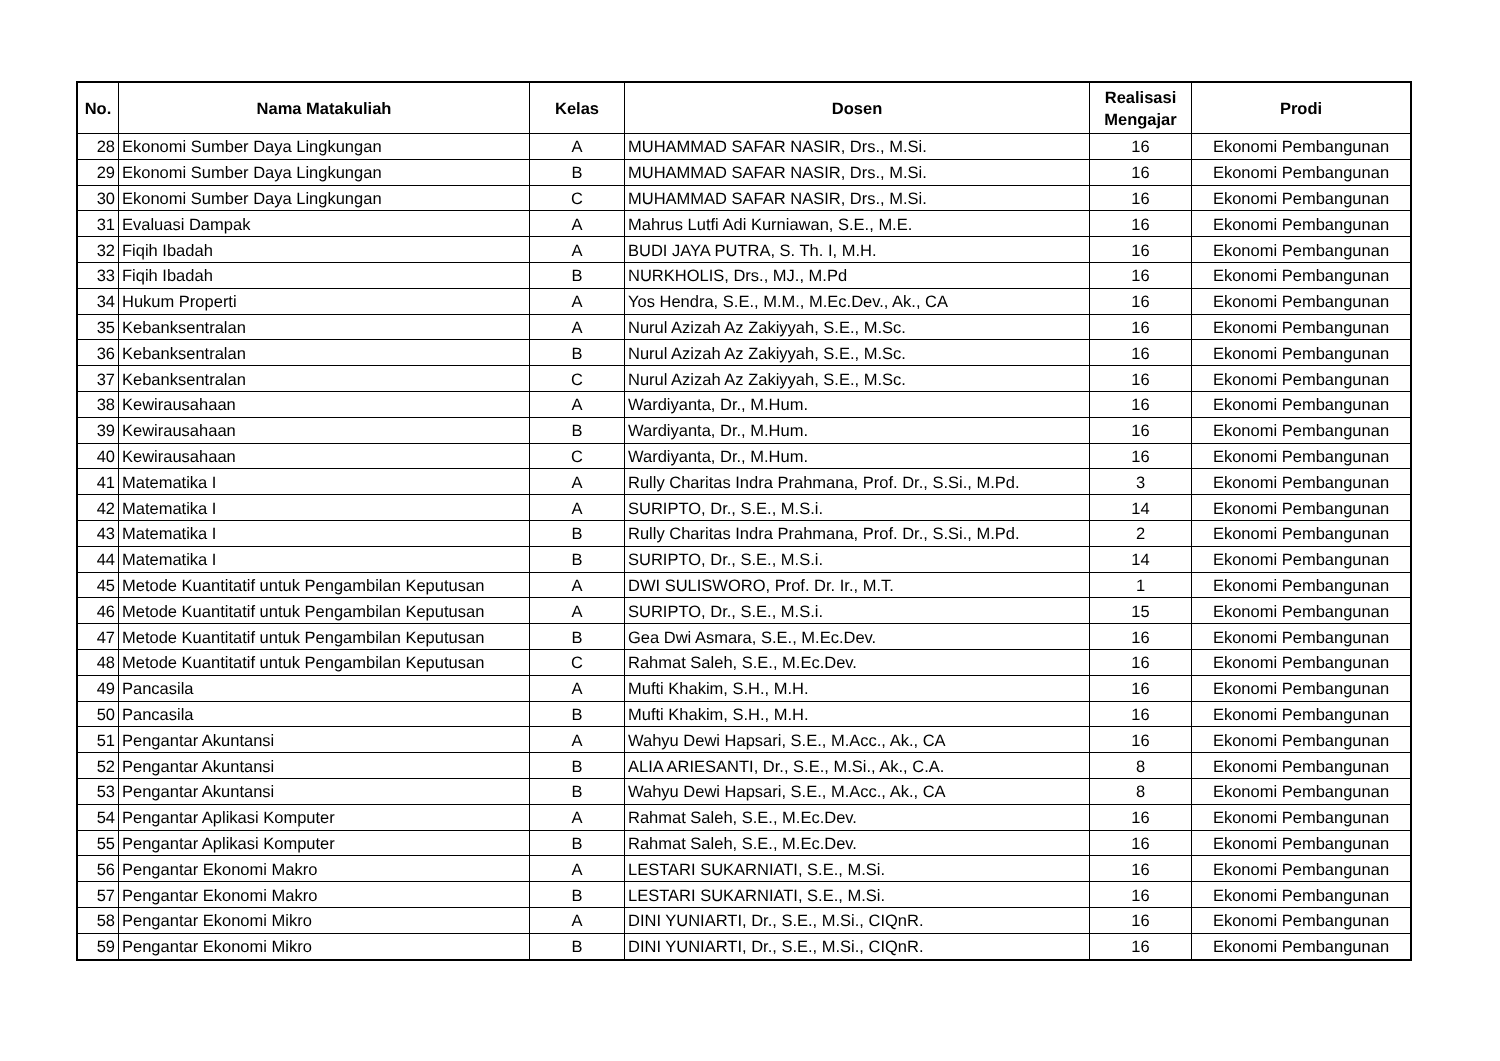| No. | Nama Matakuliah | Kelas | Dosen | Realisasi Mengajar | Prodi |
| --- | --- | --- | --- | --- | --- |
| 28 | Ekonomi Sumber Daya Lingkungan | A | MUHAMMAD SAFAR NASIR, Drs., M.Si. | 16 | Ekonomi Pembangunan |
| 29 | Ekonomi Sumber Daya Lingkungan | B | MUHAMMAD SAFAR NASIR, Drs., M.Si. | 16 | Ekonomi Pembangunan |
| 30 | Ekonomi Sumber Daya Lingkungan | C | MUHAMMAD SAFAR NASIR, Drs., M.Si. | 16 | Ekonomi Pembangunan |
| 31 | Evaluasi Dampak | A | Mahrus Lutfi Adi Kurniawan, S.E., M.E. | 16 | Ekonomi Pembangunan |
| 32 | Fiqih Ibadah | A | BUDI JAYA PUTRA, S. Th. I, M.H. | 16 | Ekonomi Pembangunan |
| 33 | Fiqih Ibadah | B | NURKHOLIS, Drs., MJ., M.Pd | 16 | Ekonomi Pembangunan |
| 34 | Hukum Properti | A | Yos Hendra, S.E., M.M., M.Ec.Dev., Ak., CA | 16 | Ekonomi Pembangunan |
| 35 | Kebanksentralan | A | Nurul Azizah Az Zakiyyah, S.E., M.Sc. | 16 | Ekonomi Pembangunan |
| 36 | Kebanksentralan | B | Nurul Azizah Az Zakiyyah, S.E., M.Sc. | 16 | Ekonomi Pembangunan |
| 37 | Kebanksentralan | C | Nurul Azizah Az Zakiyyah, S.E., M.Sc. | 16 | Ekonomi Pembangunan |
| 38 | Kewirausahaan | A | Wardiyanta, Dr., M.Hum. | 16 | Ekonomi Pembangunan |
| 39 | Kewirausahaan | B | Wardiyanta, Dr., M.Hum. | 16 | Ekonomi Pembangunan |
| 40 | Kewirausahaan | C | Wardiyanta, Dr., M.Hum. | 16 | Ekonomi Pembangunan |
| 41 | Matematika I | A | Rully Charitas Indra Prahmana, Prof. Dr., S.Si., M.Pd. | 3 | Ekonomi Pembangunan |
| 42 | Matematika I | A | SURIPTO, Dr., S.E., M.S.i. | 14 | Ekonomi Pembangunan |
| 43 | Matematika I | B | Rully Charitas Indra Prahmana, Prof. Dr., S.Si., M.Pd. | 2 | Ekonomi Pembangunan |
| 44 | Matematika I | B | SURIPTO, Dr., S.E., M.S.i. | 14 | Ekonomi Pembangunan |
| 45 | Metode Kuantitatif untuk Pengambilan Keputusan | A | DWI SULISWORO, Prof. Dr. Ir., M.T. | 1 | Ekonomi Pembangunan |
| 46 | Metode Kuantitatif untuk Pengambilan Keputusan | A | SURIPTO, Dr., S.E., M.S.i. | 15 | Ekonomi Pembangunan |
| 47 | Metode Kuantitatif untuk Pengambilan Keputusan | B | Gea Dwi Asmara, S.E., M.Ec.Dev. | 16 | Ekonomi Pembangunan |
| 48 | Metode Kuantitatif untuk Pengambilan Keputusan | C | Rahmat Saleh, S.E., M.Ec.Dev. | 16 | Ekonomi Pembangunan |
| 49 | Pancasila | A | Mufti Khakim, S.H., M.H. | 16 | Ekonomi Pembangunan |
| 50 | Pancasila | B | Mufti Khakim, S.H., M.H. | 16 | Ekonomi Pembangunan |
| 51 | Pengantar Akuntansi | A | Wahyu Dewi Hapsari, S.E., M.Acc., Ak., CA | 16 | Ekonomi Pembangunan |
| 52 | Pengantar Akuntansi | B | ALIA ARIESANTI, Dr., S.E., M.Si., Ak., C.A. | 8 | Ekonomi Pembangunan |
| 53 | Pengantar Akuntansi | B | Wahyu Dewi Hapsari, S.E., M.Acc., Ak., CA | 8 | Ekonomi Pembangunan |
| 54 | Pengantar Aplikasi Komputer | A | Rahmat Saleh, S.E., M.Ec.Dev. | 16 | Ekonomi Pembangunan |
| 55 | Pengantar Aplikasi Komputer | B | Rahmat Saleh, S.E., M.Ec.Dev. | 16 | Ekonomi Pembangunan |
| 56 | Pengantar Ekonomi Makro | A | LESTARI SUKARNIATI, S.E., M.Si. | 16 | Ekonomi Pembangunan |
| 57 | Pengantar Ekonomi Makro | B | LESTARI SUKARNIATI, S.E., M.Si. | 16 | Ekonomi Pembangunan |
| 58 | Pengantar Ekonomi Mikro | A | DINI YUNIARTI, Dr., S.E., M.Si., CIQnR. | 16 | Ekonomi Pembangunan |
| 59 | Pengantar Ekonomi Mikro | B | DINI YUNIARTI, Dr., S.E., M.Si., CIQnR. | 16 | Ekonomi Pembangunan |